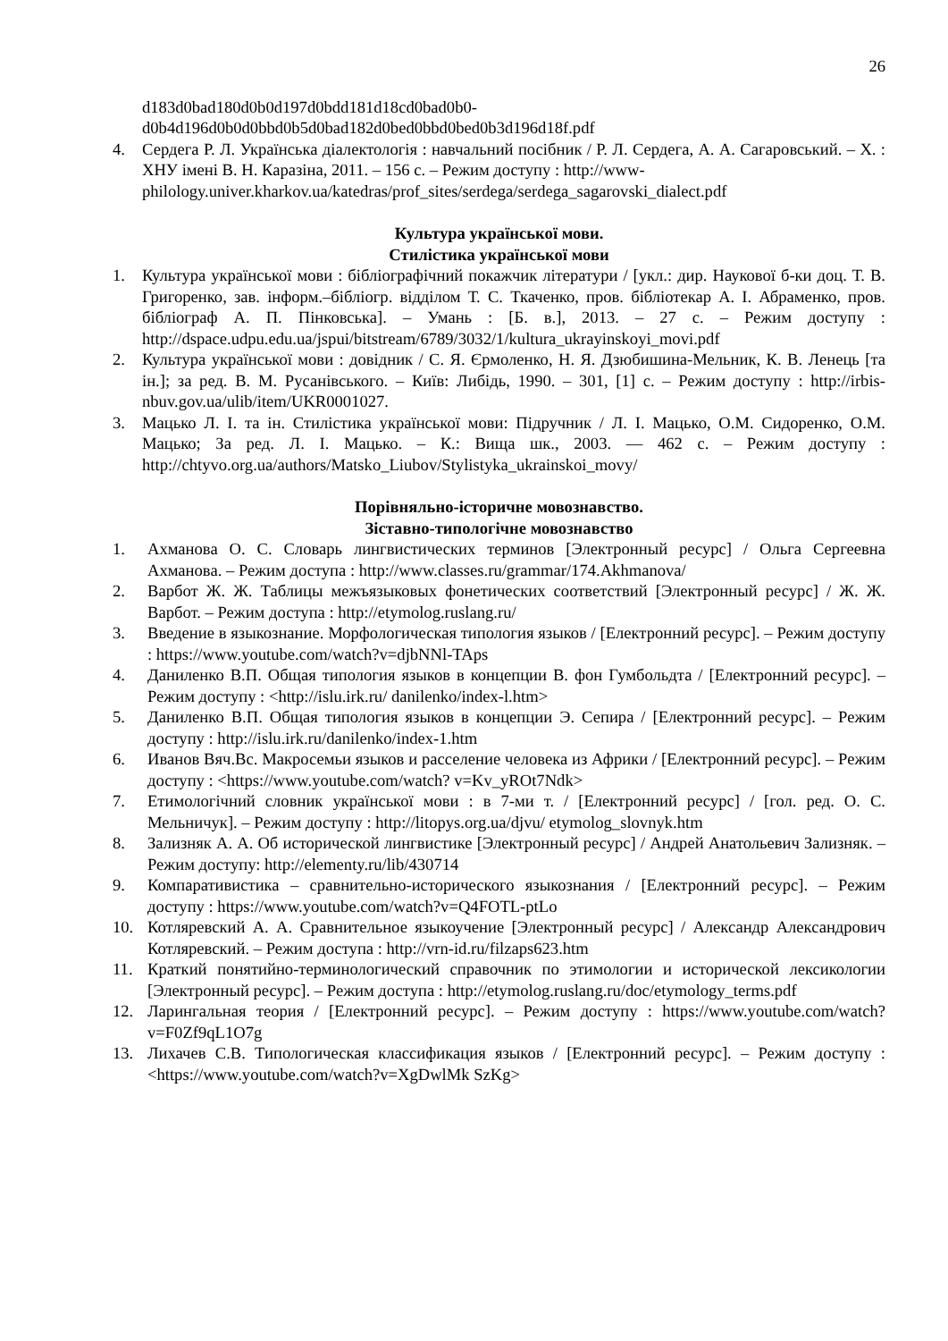26
d183d0bad180d0b0d197d0bdd181d18cd0bad0b0-
d0b4d196d0b0d0bbd0b5d0bad182d0bed0bbd0bed0b3d196d18f.pdf
4. Сердега Р. Л. Українська діалектологія : навчальний посібник / Р. Л. Сердега, А. А. Сагаровський. – Х. : ХНУ імені В. Н. Каразіна, 2011. – 156 с. – Режим доступу : http://www-
philology.univer.kharkov.ua/katedras/prof_sites/serdega/serdega_sagarovski_dialect.pdf
Культура української мови.
Стилістика української мови
1. Культура української мови : бібліографічний покажчик літератури / [укл.: дир. Наукової б-ки доц. Т. В. Григоренко, зав. інформ.–бібліогр. відділом Т. С. Ткаченко, пров. бібліотекар А. І. Абраменко, пров. бібліограф А. П. Пінковська]. – Умань : [Б. в.], 2013. – 27 с. – Режим доступу : http://dspace.udpu.edu.ua/jspui/bitstream/6789/3032/1/kultura_ukrayinskoyi_movi.pdf
2. Культура української мови : довідник / С. Я. Єрмоленко, Н. Я. Дзюбишина-Мельник, К. В. Ленець [та ін.]; за ред. В. М. Русанівського. – Київ: Либідь, 1990. – 301, [1] с. – Режим доступу : http://irbis-nbuv.gov.ua/ulib/item/UKR0001027.
3. Мацько Л. І. та ін. Стилістика української мови: Підручник / Л. І. Мацько, О.М. Сидоренко, О.М. Мацько; За ред. Л. І. Мацько. – К.: Вища шк., 2003. — 462 с. – Режим доступу : http://chtyvo.org.ua/authors/Matsko_Liubov/Stylistyka_ukrainskoi_movy/
Порівняльно-історичне мовознавство.
Зіставно-типологічне мовознавство
1. Ахманова О. С. Словарь лингвистических терминов [Электронный ресурс] / Ольга Сергеевна Ахманова. – Режим доступа : http://www.classes.ru/grammar/174.Akhmanova/
2. Варбот Ж. Ж. Таблицы межъязыковых фонетических соответствий [Электронный ресурс] / Ж. Ж. Варбот. – Режим доступа : http://etymolog.ruslang.ru/
3. Введение в языкознание. Морфологическая типология языков / [Електронний ресурс]. – Режим доступу : https://www.youtube.com/watch?v=djbNNl-TAps
4. Даниленко В.П. Общая типология языков в концепции В. фон Гумбольдта / [Електронний ресурс]. – Режим доступу : <http://islu.irk.ru/ danilenko/index-l.htm>
5. Даниленко В.П. Общая типология языков в концепции Э. Сепира / [Електронний ресурс]. – Режим доступу : http://islu.irk.ru/danilenko/index-1.htm
6. Иванов Вяч.Вс. Макросемьи языков и расселение человека из Африки / [Електронний ресурс]. – Режим доступу : <https://www.youtube.com/watch? v=Kv_yROt7Ndk>
7. Етимологічний словник української мови : в 7-ми т. / [Електронний ресурс] / [гол. ред. О. С. Мельничук]. – Режим доступу : http://litopys.org.ua/djvu/ etymolog_slovnyk.htm
8. Зализняк А. А. Об исторической лингвистике [Электронный ресурс] / Андрей Анатольевич Зализняк. – Режим доступу: http://elementy.ru/lib/430714
9. Компаративистика – сравнительно-исторического языкознания / [Електронний ресурс]. – Режим доступу : https://www.youtube.com/watch?v=Q4FOTL-ptLo
10. Котляревский А. А. Сравнительное языкоучение [Электронный ресурс] / Александр Александрович Котляревский. – Режим доступа : http://vrn-id.ru/filzaps623.htm
11. Краткий понятийно-терминологический справочник по этимологии и исторической лексикологии [Электронный ресурс]. – Режим доступа : http://etymolog.ruslang.ru/doc/etymology_terms.pdf
12. Ларингальная теория / [Електронний ресурс]. – Режим доступу : https://www.youtube.com/watch?v=F0Zf9qL1O7g
13. Лихачев С.В. Типологическая классификация языков / [Електронний ресурс]. – Режим доступу : <https://www.youtube.com/watch?v=XgDwlMk SzKg>